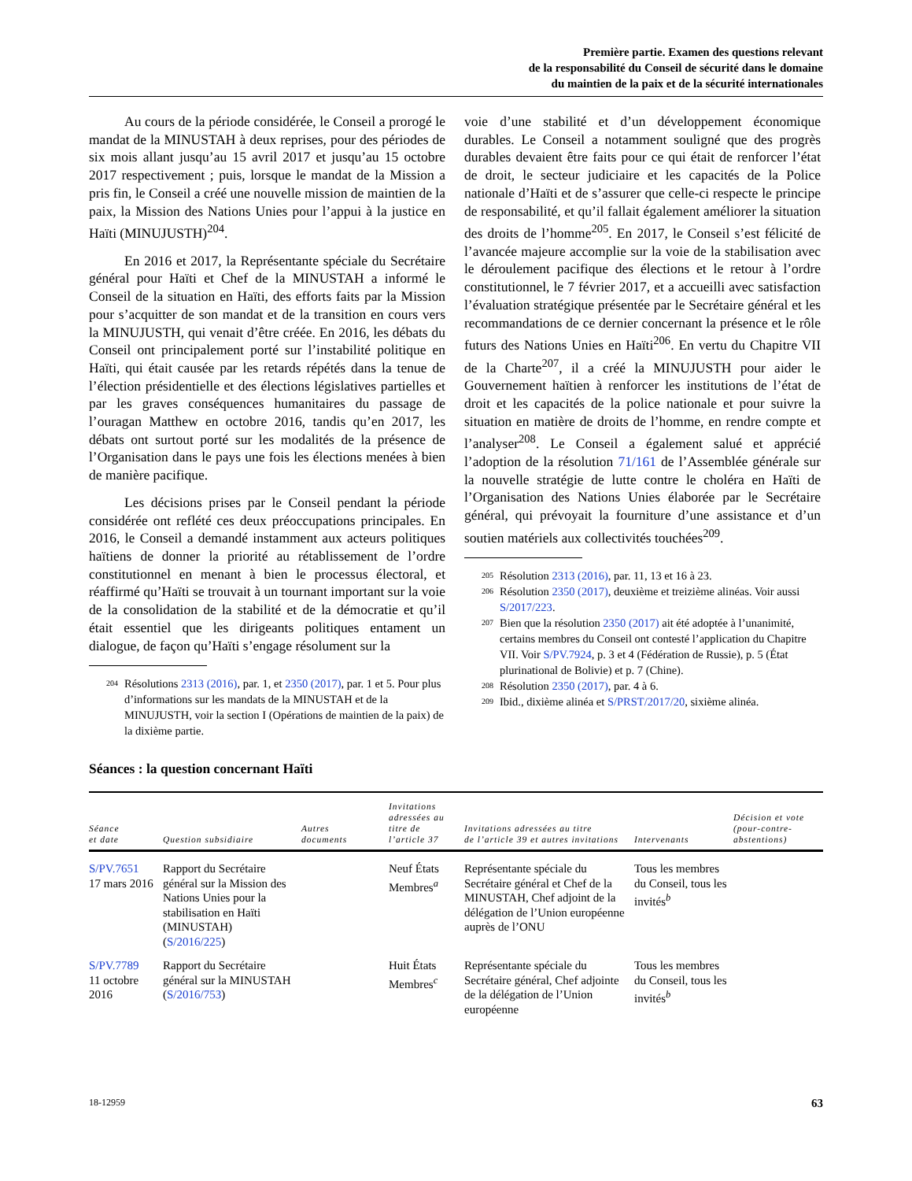Première partie. Examen des questions relevant
de la responsabilité du Conseil de sécurité dans le domaine
du maintien de la paix et de la sécurité internationales
Au cours de la période considérée, le Conseil a prorogé le mandat de la MINUSTAH à deux reprises, pour des périodes de six mois allant jusqu’au 15 avril 2017 et jusqu’au 15 octobre 2017 respectivement ; puis, lorsque le mandat de la Mission a pris fin, le Conseil a créé une nouvelle mission de maintien de la paix, la Mission des Nations Unies pour l’appui à la justice en Haïti (MINUJUSTH)<sup>204</sup>.
En 2016 et 2017, la Représentante spéciale du Secrétaire général pour Haïti et Chef de la MINUSTAH a informé le Conseil de la situation en Haïti, des efforts faits par la Mission pour s’acquitter de son mandat et de la transition en cours vers la MINUJUSTH, qui venait d’être créée. En 2016, les débats du Conseil ont principalement porté sur l’instabilité politique en Haïti, qui était causée par les retards répétés dans la tenue de l’élection présidentielle et des élections législatives partielles et par les graves conséquences humanitaires du passage de l’ouragan Matthew en octobre 2016, tandis qu’en 2017, les débats ont surtout porté sur les modalités de la présence de l’Organisation dans le pays une fois les élections menées à bien de manière pacifique.
Les décisions prises par le Conseil pendant la période considérée ont reflété ces deux préoccupations principales. En 2016, le Conseil a demandé instamment aux acteurs politiques haïtiens de donner la priorité au rétablissement de l’ordre constitutionnel en menant à bien le processus électoral, et réaffirmé qu’Haïti se trouvait à un tournant important sur la voie de la consolidation de la stabilité et de la démocratie et qu’il était essentiel que les dirigeants politiques entament un dialogue, de façon qu’Haïti s’engage résolument sur la
204 Résolutions 2313 (2016), par. 1, et 2350 (2017), par. 1 et 5. Pour plus d’informations sur les mandats de la MINUSTAH et de la MINUJUSTH, voir la section I (Opérations de maintien de la paix) de la dixième partie.
voie d’une stabilité et d’un développement économique durables. Le Conseil a notamment souligné que des progrès durables devaient être faits pour ce qui était de renforcer l’état de droit, le secteur judiciaire et les capacités de la Police nationale d’Haïti et de s’assurer que celle-ci respecte le principe de responsabilité, et qu’il fallait également améliorer la situation des droits de l’homme<sup>205</sup>. En 2017, le Conseil s’est félicité de l’avancée majeure accomplie sur la voie de la stabilisation avec le déroulement pacifique des élections et le retour à l’ordre constitutionnel, le 7 février 2017, et a accueilli avec satisfaction l’évaluation stratégique présentée par le Secrétaire général et les recommandations de ce dernier concernant la présence et le rôle futurs des Nations Unies en Haïti<sup>206</sup>. En vertu du Chapitre VII de la Charte<sup>207</sup>, il a créé la MINUJUSTH pour aider le Gouvernement haïtien à renforcer les institutions de l’état de droit et les capacités de la police nationale et pour suivre la situation en matière de droits de l’homme, en rendre compte et l’analyser<sup>208</sup>. Le Conseil a également salué et apprécié l’adoption de la résolution 71/161 de l’Assemblée générale sur la nouvelle stratégie de lutte contre le choléra en Haïti de l’Organisation des Nations Unies élaborée par le Secrétaire général, qui prévoyait la fourniture d’une assistance et d’un soutien matériels aux collectivités touchées<sup>209</sup>.
205 Résolution 2313 (2016), par. 11, 13 et 16 à 23.
206 Résolution 2350 (2017), deuxième et treizième alinéas. Voir aussi S/2017/223.
207 Bien que la résolution 2350 (2017) ait été adoptée à l’unanimité, certains membres du Conseil ont contesté l’application du Chapitre VII. Voir S/PV.7924, p. 3 et 4 (Fédération de Russie), p. 5 (État plurinational de Bolivie) et p. 7 (Chine).
208 Résolution 2350 (2017), par. 4 à 6.
209 Ibid., dixième alinéa et S/PRST/2017/20, sixième alinéa.
Séances : la question concernant Haïti
| Séance et date | Question subsidiaire | Autres documents | Invitations adressées au titre de l’article 37 | Invitations adressées au titre de l’article 39 et autres invitations | Intervenants | Décision et vote (pour-contre-abstentions) |
| --- | --- | --- | --- | --- | --- | --- |
| S/PV.7651 17 mars 2016 | Rapport du Secrétaire général sur la Mission des Nations Unies pour la stabilisation en Haïti (MINUSTAH) ( S/2016/225 ) | | Neuf États Membres<sup>a</sup> | Représentante spéciale du Secrétaire général et Chef de la MINUSTAH, Chef adjoint de la délégation de l’Union européenne auprès de l’ONU | Tous les membres du Conseil, tous les invités<sup>b</sup> | |
| S/PV.7789 11 octobre 2016 | Rapport du Secrétaire général sur la MINUSTAH ( S/2016/753 ) | | Huit États Membres<sup>c</sup> | Représentante spéciale du Secrétaire général, Chef adjointe de la délégation de l’Union européenne | Tous les membres du Conseil, tous les invités<sup>b</sup> | |
18-12959 63